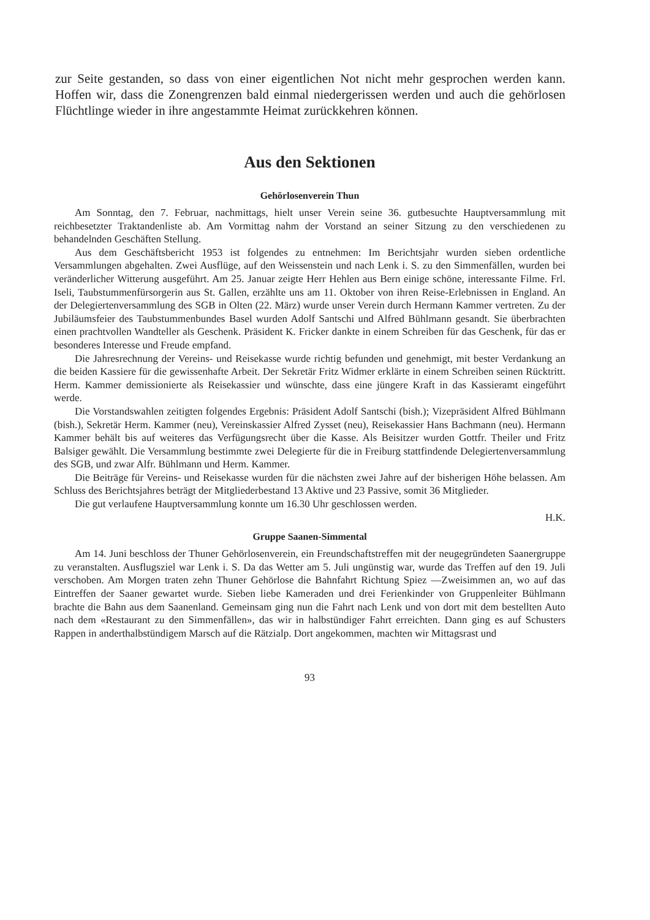zur Seite gestanden, so dass von einer eigentlichen Not nicht mehr gesprochen werden kann. Hoffen wir, dass die Zonengrenzen bald einmal niedergerissen werden und auch die gehörlosen Flüchtlinge wieder in ihre angestammte Heimat zurückkehren können.
Aus den Sektionen
Gehörlosenverein Thun
Am Sonntag, den 7. Februar, nachmittags, hielt unser Verein seine 36. gutbesuchte Hauptversammlung mit reichbesetzter Traktandenliste ab. Am Vormittag nahm der Vorstand an seiner Sitzung zu den verschiedenen zu behandelnden Geschäften Stellung.
Aus dem Geschäftsbericht 1953 ist folgendes zu entnehmen: Im Berichtsjahr wurden sieben ordentliche Versammlungen abgehalten. Zwei Ausflüge, auf den Weissenstein und nach Lenk i. S. zu den Simmenfällen, wurden bei veränderlicher Witterung ausgeführt. Am 25. Januar zeigte Herr Hehlen aus Bern einige schöne, interessante Filme. Frl. Iseli, Taubstummenfürsorgerin aus St. Gallen, erzählte uns am 11. Oktober von ihren Reise-Erlebnissen in England. An der Delegiertenversammlung des SGB in Olten (22. März) wurde unser Verein durch Hermann Kammer vertreten. Zu der Jubiläumsfeier des Taubstummenbundes Basel wurden Adolf Santschi und Alfred Bühlmann gesandt. Sie überbrachten einen prachtvollen Wandteller als Geschenk. Präsident K. Fricker dankte in einem Schreiben für das Geschenk, für das er besonderes Interesse und Freude empfand.
Die Jahresrechnung der Vereins- und Reisekasse wurde richtig befunden und genehmigt, mit bester Verdankung an die beiden Kassiere für die gewissenhafte Arbeit. Der Sekretär Fritz Widmer erklärte in einem Schreiben seinen Rücktritt. Herm. Kammer demissionierte als Reisekassier und wünschte, dass eine jüngere Kraft in das Kassieramt eingeführt werde.
Die Vorstandswahlen zeitigten folgendes Ergebnis: Präsident Adolf Santschi (bish.); Vizepräsident Alfred Bühlmann (bish.), Sekretär Herm. Kammer (neu), Vereinskassier Alfred Zysset (neu), Reisekassier Hans Bachmann (neu). Hermann Kammer behält bis auf weiteres das Verfügungsrecht über die Kasse. Als Beisitzer wurden Gottfr. Theiler und Fritz Balsiger gewählt. Die Versammlung bestimmte zwei Delegierte für die in Freiburg stattfindende Delegiertenversammlung des SGB, und zwar Alfr. Bühlmann und Herm. Kammer.
Die Beiträge für Vereins- und Reisekasse wurden für die nächsten zwei Jahre auf der bisherigen Höhe belassen. Am Schluss des Berichtsjahres beträgt der Mitgliederbestand 13 Aktive und 23 Passive, somit 36 Mitglieder.
Die gut verlaufene Hauptversammlung konnte um 16.30 Uhr geschlossen werden.
H.K.
Gruppe Saanen-Simmental
Am 14. Juni beschloss der Thuner Gehörlosenverein, ein Freundschaftstreffen mit der neugegründeten Saanergruppe zu veranstalten. Ausflugsziel war Lenk i. S. Da das Wetter am 5. Juli ungünstig war, wurde das Treffen auf den 19. Juli verschoben. Am Morgen traten zehn Thuner Gehörlose die Bahnfahrt Richtung Spiez —Zweisimmen an, wo auf das Eintreffen der Saaner gewartet wurde. Sieben liebe Kameraden und drei Ferienkinder von Gruppenleiter Bühlmann brachte die Bahn aus dem Saanenland. Gemeinsam ging nun die Fahrt nach Lenk und von dort mit dem bestellten Auto nach dem «Restaurant zu den Simmenfällen», das wir in halbstündiger Fahrt erreichten. Dann ging es auf Schusters Rappen in anderthalbstündigem Marsch auf die Rätzialp. Dort angekommen, machten wir Mittagsrast und
93